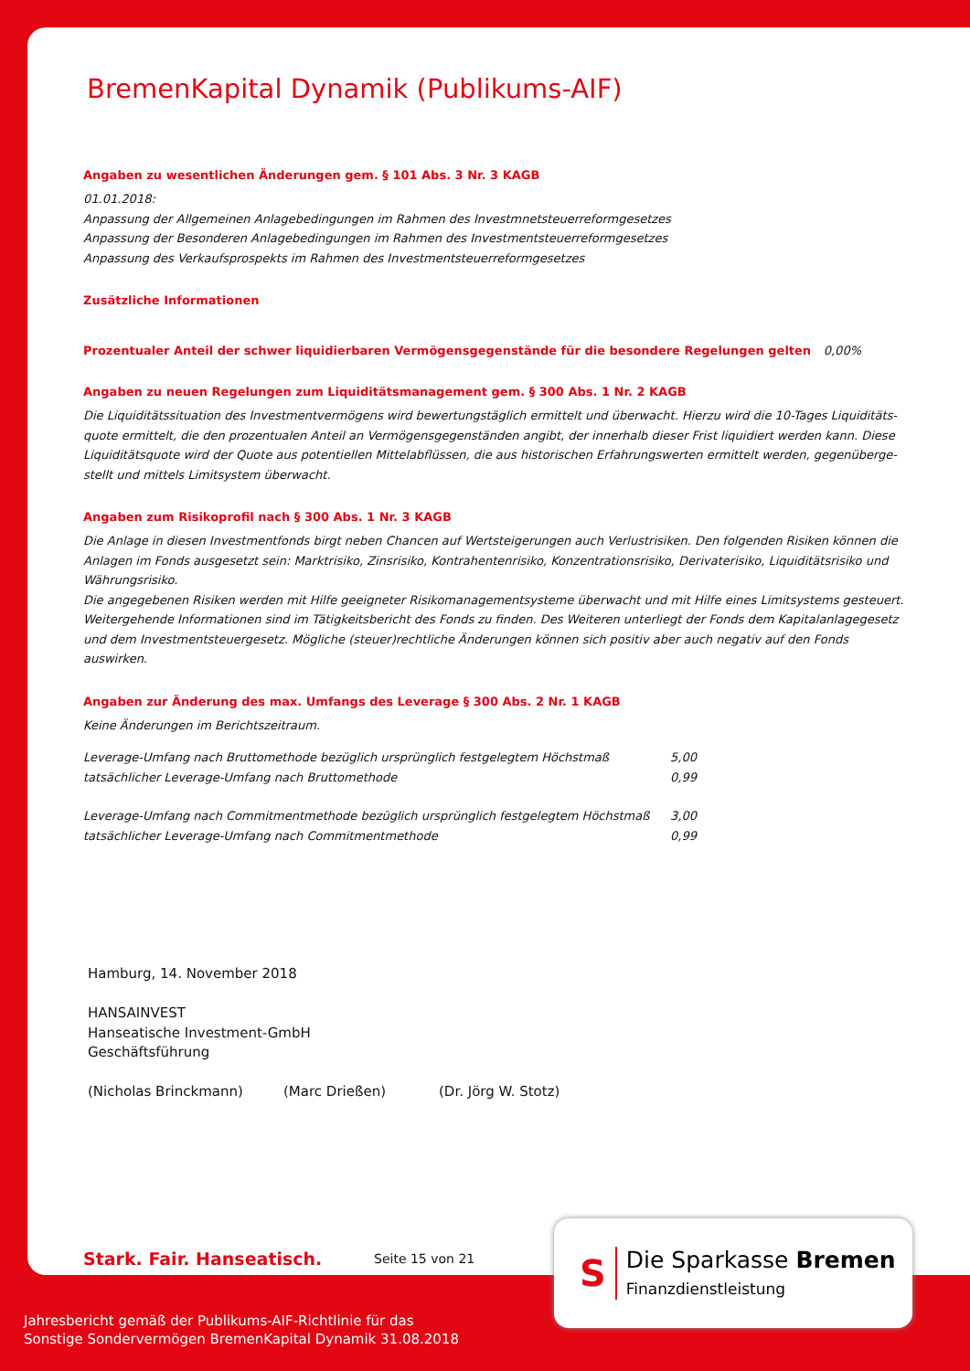BremenKapital Dynamik (Publikums-AIF)
Angaben zu wesentlichen Änderungen gem. § 101 Abs. 3 Nr. 3 KAGB
01.01.2018:
Anpassung der Allgemeinen Anlagebedingungen im Rahmen des Investmnetsteuerreformgesetzes
Anpassung der Besonderen Anlagebedingungen im Rahmen des Investmentsteuerreformgesetzes
Anpassung des Verkaufsprospekts im Rahmen des Investmentsteuerreformgesetzes
Zusätzliche Informationen
Prozentualer Anteil der schwer liquidierbaren Vermögensgegenstände für die besondere Regelungen gelten 0,00%
Angaben zu neuen Regelungen zum Liquiditätsmanagement gem. § 300 Abs. 1 Nr. 2 KAGB
Die Liquiditätssituation des Investmentvermögens wird bewertungstäglich ermittelt und überwacht. Hierzu wird die 10-Tages Liquiditäts-quote ermittelt, die den prozentualen Anteil an Vermögensgegenständen angibt, der innerhalb dieser Frist liquidiert werden kann. Diese Liquiditätsquote wird der Quote aus potentiellen Mittelabflüssen, die aus historischen Erfahrungswerten ermittelt werden, gegenüberge-stellt und mittels Limitsystem überwacht.
Angaben zum Risikoprofil nach § 300 Abs. 1 Nr. 3 KAGB
Die Anlage in diesen Investmentfonds birgt neben Chancen auf Wertsteigerungen auch Verlustrisiken. Den folgenden Risiken können die Anlagen im Fonds ausgesetzt sein: Marktrisiko, Zinsrisiko, Kontrahentenrisiko, Konzentrationsrisiko, Derivaterisiko, Liquiditätsrisiko und Währungsrisiko.
Die angegebenen Risiken werden mit Hilfe geeigneter Risikomanagementsysteme überwacht und mit Hilfe eines Limitsystems gesteuert. Weitergehende Informationen sind im Tätigkeitsbericht des Fonds zu finden. Des Weiteren unterliegt der Fonds dem Kapitalanlagegesetz und dem Investmentsteuergesetz. Mögliche (steuer)rechtliche Änderungen können sich positiv aber auch negativ auf den Fonds auswirken.
Angaben zur Änderung des max. Umfangs des Leverage § 300 Abs. 2 Nr. 1 KAGB
Keine Änderungen im Berichtszeitraum.
| Leverage-Umfang nach Bruttomethode bezüglich ursprünglich festgelegtem Höchstmaß | 5,00 |
| tatsächlicher Leverage-Umfang nach Bruttomethode | 0,99 |
| Leverage-Umfang nach Commitmentmethode bezüglich ursprünglich festgelegtem Höchstmaß | 3,00 |
| tatsächlicher Leverage-Umfang nach Commitmentmethode | 0,99 |
Hamburg, 14. November 2018
HANSAINVEST
Hanseatische Investment-GmbH
Geschäftsführung
(Nicholas Brinckmann) (Marc Drießen) (Dr. Jörg W. Stotz)
Stark. Fair. Hanseatisch. Seite 15 von 21
S
Die Sparkasse Bremen
Finanzdienstleistung
Jahresbericht gemäß der Publikums-AIF-Richtlinie für das
Sonstige Sondervermögen BremenKapital Dynamik 31.08.2018